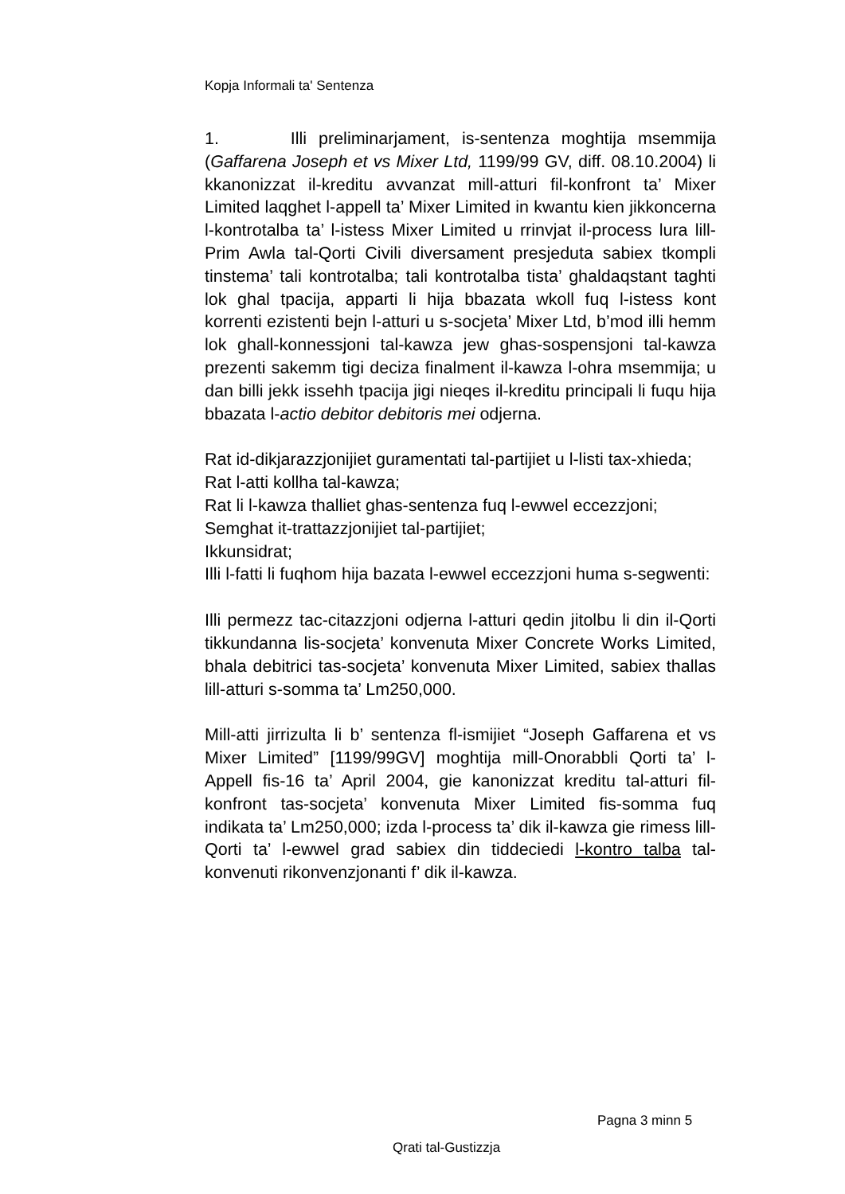Kopja Informali ta' Sentenza
1. Illi preliminarjament, is-sentenza moghtija msemmija (Gaffarena Joseph et vs Mixer Ltd, 1199/99 GV, diff. 08.10.2004) li kkanonizzat il-kreditu avvanzat mill-atturi fil-konfront ta’ Mixer Limited laqghet l-appell ta’ Mixer Limited in kwantu kien jikkoncerna l-kontrotalba ta’ l-istess Mixer Limited u rrinvjat il-process lura lill-Prim Awla tal-Qorti Civili diversament presjeduta sabiex tkompli tinstema’ tali kontrotalba; tali kontrotalba tista’ ghaldaqstant taghti lok ghal tpacija, apparti li hija bbazata wkoll fuq l-istess kont korrenti ezistenti bejn l-atturi u s-socjeta’ Mixer Ltd, b’mod illi hemm lok ghall-konnessjoni tal-kawza jew ghas-sospensjoni tal-kawza prezenti sakemm tigi deciza finalment il-kawza l-ohra msemmija; u dan billi jekk issehh tpacija jigi nieqes il-kreditu principali li fuqu hija bbazata l-actio debitor debitoris mei odjerna.
Rat id-dikjarazzjonijiet guramentati tal-partijiet u l-listi tax-xhieda;
Rat l-atti kollha tal-kawza;
Rat li l-kawza thalliet ghas-sentenza fuq l-ewwel eccezzjoni;
Semghat it-trattazzjonijiet tal-partijiet;
Ikkunsidrat;
Illi l-fatti li fuqhom hija bazata l-ewwel eccezzjoni huma s-segwenti:
Illi permezz tac-citazzjoni odjerna l-atturi qedin jitolbu li din il-Qorti tikkundanna lis-socjeta’ konvenuta Mixer Concrete Works Limited, bhala debitrici tas-socjeta’ konvenuta Mixer Limited, sabiex thallas lill-atturi s-somma ta’ Lm250,000.
Mill-atti jirrizulta li b’ sentenza fl-ismijiet “Joseph Gaffarena et vs Mixer Limited” [1199/99GV] moghtija mill-Onorabbli Qorti ta’ l-Appell fis-16 ta’ April 2004, gie kanonizzat kreditu tal-atturi fil-konfront tas-socjeta’ konvenuta Mixer Limited fis-somma fuq indikata ta’ Lm250,000; izda l-process ta’ dik il-kawza gie rimess lill-Qorti ta’ l-ewwel grad sabiex din tiddeciedi l-kontro talba tal-konvenuti rikonvenzjonanti f’ dik il-kawza.
Pagna 3 minn 5
Qrati tal-Gustizzja